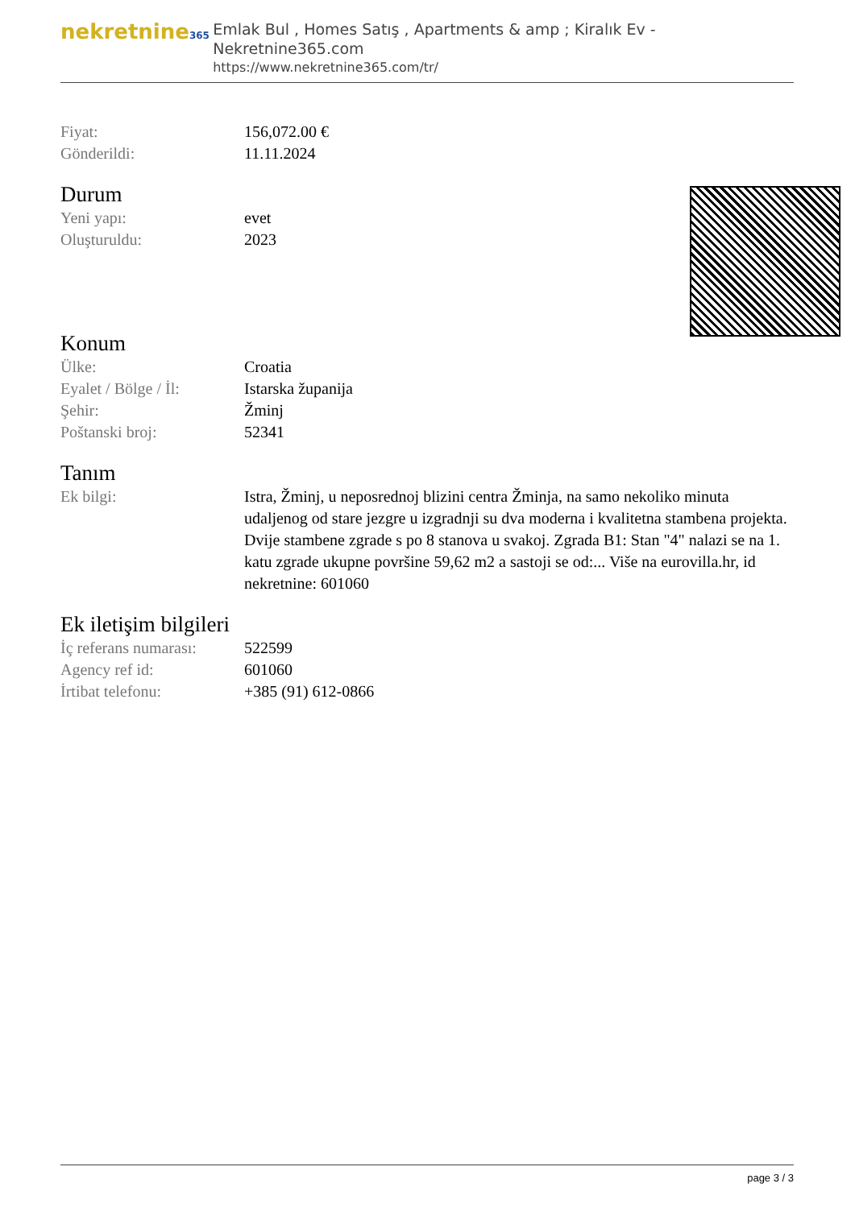nekretnine365
Emlak Bul , Homes Satış , Apartments & amp ; Kiralık Ev - Nekretnine365.com
https://www.nekretnine365.com/tr/
| Fiyat: | 156,072.00 € |
| Gönderildi: | 11.11.2024 |
Durum
| Yeni yapı: | evet |
| Oluşturuldu: | 2023 |
Konum
| Ülke: | Croatia |
| Eyalet / Bölge / İl: | Istarska županija |
| Şehir: | Žminj |
| Poštanski broj: | 52341 |
Tanım
| Ek bilgi: | Istra, Žminj, u neposrednoj blizini centra Žminja, na samo nekoliko minuta udaljenog od stare jezgre u izgradnji su dva moderna i kvalitetna stambena projekta. Dvije stambene zgrade s po 8 stanova u svakoj. Zgrada B1: Stan "4" nalazi se na 1. katu zgrade ukupne površine 59,62 m2 a sastoji se od:... Više na eurovilla.hr, id nekretnine: 601060 |
Ek iletişim bilgileri
| İç referans numarası: | 522599 |
| Agency ref id: | 601060 |
| İrtibat telefonu: | +385 (91) 612-0866 |
page 3 / 3